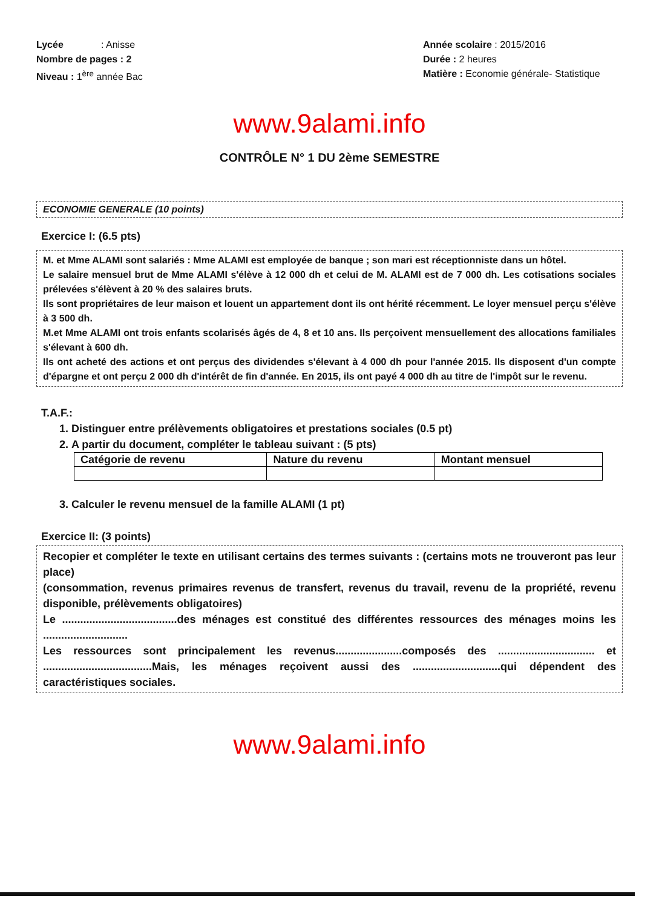Lycée : Anisse
Nombre de pages : 2
Niveau : 1<sup>ère</sup> année Bac
Année scolaire : 2015/2016
Durée : 2 heures
Matière : Economie générale- Statistique
www.9alami.info
CONTRÔLE N° 1 DU 2ème SEMESTRE
ECONOMIE GENERALE (10 points)
Exercice I: (6.5 pts)
M. et Mme ALAMI sont salariés : Mme ALAMI est employée de banque ; son mari est réceptionniste dans un hôtel.
Le salaire mensuel brut de Mme ALAMI s'élève à 12 000 dh et celui de M. ALAMI est de 7 000 dh. Les cotisations sociales prélevées s'élèvent à 20 % des salaires bruts.
Ils sont propriétaires de leur maison et louent un appartement dont ils ont hérité récemment. Le loyer mensuel perçu s'élève à 3 500 dh.
M.et Mme ALAMI ont trois enfants scolarisés âgés de 4, 8 et 10 ans. Ils perçoivent mensuellement des allocations familiales s'élevant à 600 dh.
Ils ont acheté des actions et ont perçus des dividendes s'élevant à 4 000 dh pour l'année 2015. Ils disposent d'un compte d'épargne et ont perçu 2 000 dh d'intérêt de fin d'année. En 2015, ils ont payé 4 000 dh au titre de l'impôt sur le revenu.
T.A.F.:
1. Distinguer entre prélèvements obligatoires et prestations sociales (0.5 pt)
2. A partir du document, compléter le tableau suivant : (5 pts)
| Catégorie de revenu | Nature du revenu | Montant mensuel |
| --- | --- | --- |
3. Calculer le revenu mensuel de la famille ALAMI (1 pt)
Exercice II: (3 points)
Recopier et compléter le texte en utilisant certains des termes suivants : (certains mots ne trouveront pas leur place)
(consommation, revenus primaires revenus de transfert, revenus du travail, revenu de la propriété, revenu disponible, prélèvements obligatoires)
Le ......................................des ménages est constitué des différentes ressources des ménages moins les ............................
Les ressources sont principalement les revenus......................composés des ................................ et ....................................Mais, les ménages reçoivent aussi des .............................qui dépendent des caractéristiques sociales.
www.9alami.info